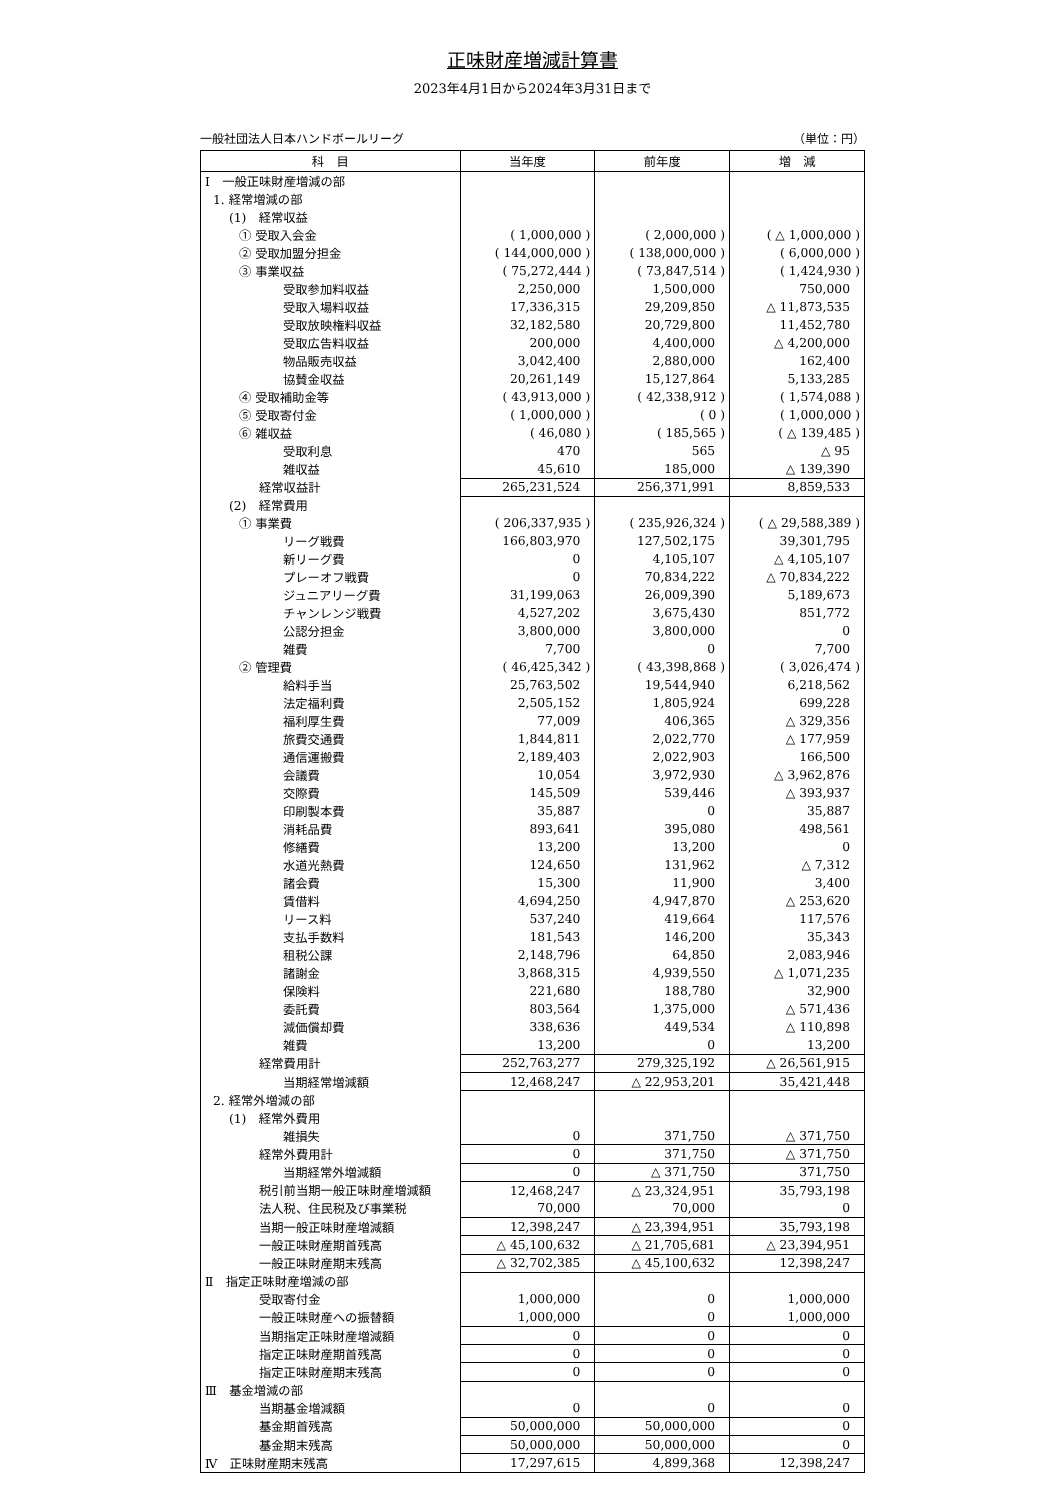正味財産増減計算書
2023年4月1日から2024年3月31日まで
一般社団法人日本ハンドボールリーグ （単位：円）
| 科 目 | 当年度 | 前年度 | 増 減 |
| --- | --- | --- | --- |
| Ⅰ 一般正味財産増減の部 | | | |
| 1. 経常増減の部 | | | |
| (1) 経常収益 | | | |
| ① 受取入会金 | ( 1,000,000 ) | ( 2,000,000 ) | ( △ 1,000,000 ) |
| ② 受取加盟分担金 | ( 144,000,000 ) | ( 138,000,000 ) | ( 6,000,000 ) |
| ③ 事業収益 | ( 75,272,444 ) | ( 73,847,514 ) | ( 1,424,930 ) |
| 受取参加料収益 | 2,250,000 | 1,500,000 | 750,000 |
| 受取入場料収益 | 17,336,315 | 29,209,850 | △ 11,873,535 |
| 受取放映権料収益 | 32,182,580 | 20,729,800 | 11,452,780 |
| 受取広告料収益 | 200,000 | 4,400,000 | △ 4,200,000 |
| 物品販売収益 | 3,042,400 | 2,880,000 | 162,400 |
| 協賛金収益 | 20,261,149 | 15,127,864 | 5,133,285 |
| ④ 受取補助金等 | ( 43,913,000 ) | ( 42,338,912 ) | ( 1,574,088 ) |
| ⑤ 受取寄付金 | ( 1,000,000 ) | ( 0 ) | ( 1,000,000 ) |
| ⑥ 雑収益 | ( 46,080 ) | ( 185,565 ) | ( △ 139,485 ) |
| 受取利息 | 470 | 565 | △ 95 |
| 雑収益 | 45,610 | 185,000 | △ 139,390 |
| 経常収益計 | 265,231,524 | 256,371,991 | 8,859,533 |
| (2) 経常費用 | | | |
| ① 事業費 | ( 206,337,935 ) | ( 235,926,324 ) | ( △ 29,588,389 ) |
| リーグ戦費 | 166,803,970 | 127,502,175 | 39,301,795 |
| 新リーグ費 | 0 | 4,105,107 | △ 4,105,107 |
| プレーオフ戦費 | 0 | 70,834,222 | △ 70,834,222 |
| ジュニアリーグ費 | 31,199,063 | 26,009,390 | 5,189,673 |
| チャンレンジ戦費 | 4,527,202 | 3,675,430 | 851,772 |
| 公認分担金 | 3,800,000 | 3,800,000 | 0 |
| 雑費 | 7,700 | 0 | 7,700 |
| ② 管理費 | ( 46,425,342 ) | ( 43,398,868 ) | ( 3,026,474 ) |
| 給料手当 | 25,763,502 | 19,544,940 | 6,218,562 |
| 法定福利費 | 2,505,152 | 1,805,924 | 699,228 |
| 福利厚生費 | 77,009 | 406,365 | △ 329,356 |
| 旅費交通費 | 1,844,811 | 2,022,770 | △ 177,959 |
| 通信運搬費 | 2,189,403 | 2,022,903 | 166,500 |
| 会議費 | 10,054 | 3,972,930 | △ 3,962,876 |
| 交際費 | 145,509 | 539,446 | △ 393,937 |
| 印刷製本費 | 35,887 | 0 | 35,887 |
| 消耗品費 | 893,641 | 395,080 | 498,561 |
| 修繕費 | 13,200 | 13,200 | 0 |
| 水道光熱費 | 124,650 | 131,962 | △ 7,312 |
| 諸会費 | 15,300 | 11,900 | 3,400 |
| 賃借料 | 4,694,250 | 4,947,870 | △ 253,620 |
| リース料 | 537,240 | 419,664 | 117,576 |
| 支払手数料 | 181,543 | 146,200 | 35,343 |
| 租税公課 | 2,148,796 | 64,850 | 2,083,946 |
| 諸謝金 | 3,868,315 | 4,939,550 | △ 1,071,235 |
| 保険料 | 221,680 | 188,780 | 32,900 |
| 委託費 | 803,564 | 1,375,000 | △ 571,436 |
| 減価償却費 | 338,636 | 449,534 | △ 110,898 |
| 雑費 | 13,200 | 0 | 13,200 |
| 経常費用計 | 252,763,277 | 279,325,192 | △ 26,561,915 |
| 当期経常増減額 | 12,468,247 | △ 22,953,201 | 35,421,448 |
| 2. 経常外増減の部 | | | |
| (1) 経常外費用 | | | |
| 雑損失 | 0 | 371,750 | △ 371,750 |
| 経常外費用計 | 0 | 371,750 | △ 371,750 |
| 当期経常外増減額 | 0 | △ 371,750 | 371,750 |
| 税引前当期一般正味財産増減額 | 12,468,247 | △ 23,324,951 | 35,793,198 |
| 法人税、住民税及び事業税 | 70,000 | 70,000 | 0 |
| 当期一般正味財産増減額 | 12,398,247 | △ 23,394,951 | 35,793,198 |
| 一般正味財産期首残高 | △ 45,100,632 | △ 21,705,681 | △ 23,394,951 |
| 一般正味財産期末残高 | △ 32,702,385 | △ 45,100,632 | 12,398,247 |
| Ⅱ 指定正味財産増減の部 | | | |
| 受取寄付金 | 1,000,000 | 0 | 1,000,000 |
| 一般正味財産への振替額 | 1,000,000 | 0 | 1,000,000 |
| 当期指定正味財産増減額 | 0 | 0 | 0 |
| 指定正味財産期首残高 | 0 | 0 | 0 |
| 指定正味財産期末残高 | 0 | 0 | 0 |
| Ⅲ 基金増減の部 | | | |
| 当期基金増減額 | 0 | 0 | 0 |
| 基金期首残高 | 50,000,000 | 50,000,000 | 0 |
| 基金期末残高 | 50,000,000 | 50,000,000 | 0 |
| Ⅳ 正味財産期末残高 | 17,297,615 | 4,899,368 | 12,398,247 |